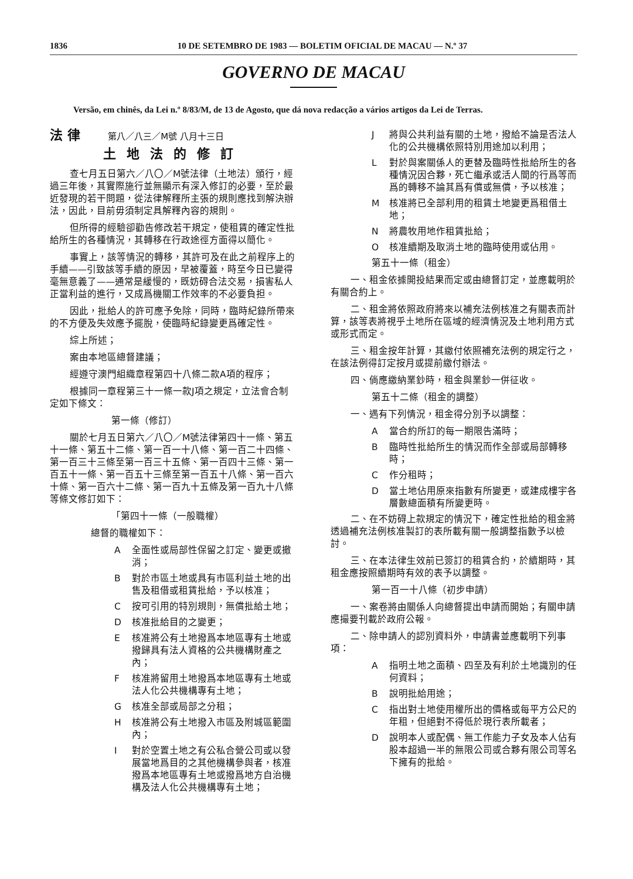1836 10 DE SETEMBRO DE 1983 — BOLETIM OFICIAL DE MACAU — N.º 37
GOVERNO DE MACAU
Versão, em chinês, da Lei n.º 8/83/M, de 13 de Agosto, que dá nova redacção a vários artigos da Lei de Terras.
法 律 第八／八三／M號 八月十三日
土地法的修訂
查七月五日第六／八〇／M號法律（土地法）頒行，經過三年後，其實際施行並無顯示有深入修訂的必要，至於最近發現的若干問題，從法律解釋所主張的規則應找到解決辦法，因此，目前毋須制定具解釋內容的規則。
但所得的經驗卻勸告修改若干規定，使租賃的確定性批給所生的各種情況，其轉移在行政途徑方面得以簡化。
事實上，該等情況的轉移，其許可及在此之前程序上的手續——引致該等手續的原因，早被覆蓋，時至今日已變得毫無意義了——通常是緩慢的，既妨碍合法交易，損害私人正當利益的進行，又成爲機關工作效率的不必要負担。
因此，批給人的許可應予免除，同時，臨時紀錄所帶來的不方便及失效應予擺脫，使臨時紀錄變更爲確定性。
綜上所述；
案由本地區總督建議；
經遵守澳門組織章程第四十八條二款A項的程序；
根據同一章程第三十一條一款J項之規定，立法會合制定如下條文：
第一條（修訂）
關於七月五日第六／八〇／M號法律第四十一條、第五十一條、第五十二條、第一百一十八條、第一百二十四條、第一百三十三條至第一百三十五條、第一百四十三條、第一百五十一條、第一百五十三條至第一百五十八條、第一百六十條、第一百六十二條、第一百九十五條及第一百九十八條等條文修訂如下：
「第四十一條（一般職權）
總督的職權如下：
A全面性或局部性保留之訂定、變更或撤消；
B對於市區土地或具有市區利益土地的出售及租借或租賃批給，予以核准；
C按可引用的特別規則，無償批給土地；
D核准批給目的之變更；
E核准將公有土地撥爲本地區專有土地或撥歸具有法人資格的公共機構財產之內；
F核准將留用土地撥爲本地區專有土地或法人化公共機構專有土地；
G核准全部或局部之分租；
H核准將公有土地撥入市區及附城區範圍內；
I對於空置土地之有公私合營公司或以發展當地爲目的之其他機構參與者，核准撥爲本地區專有土地或撥爲地方自治機構及法人化公共機構專有土地；
J將與公共利益有關的土地，撥給不論是否法人化的公共機構依照特別用途加以利用；
L對於與案關係人的更替及臨時性批給所生的各種情況因合夥，死亡繼承或活人間的行爲等而爲的轉移不論其爲有償或無償，予以核准；
M核准將已全部利用的租賃土地變更爲租借土地；
N將農牧用地作租賃批給；
O核准續期及取消土地的臨時使用或佔用。
第五十一條（租金）
一、租金依據開投結果而定或由總督訂定，並應載明於有關合約上。
二、租金將依照政府將來以補充法例核准之有關表而計算，該等表將視乎土地所在區域的經濟情況及土地利用方式或形式而定。
三、租金按年計算，其繳付依照補充法例的規定行之，在該法例得訂定按月或提前繳付辦法。
四、倘應繳納業鈔時，租金與業鈔一併征收。
第五十二條（租金的調整）
一、遇有下列情況，租金得分別予以調整：
A當合約所訂的每一期限告滿時；
B臨時性批給所生的情況而作全部或局部轉移時；
C作分租時；
D當土地佔用原來指數有所變更，或建成樓宇各層數總面積有所變更時。
二、在不妨碍上款規定的情況下，確定性批給的租金將透過補充法例核准製訂的表所載有關一般調整指數予以檢討。
三、在本法律生效前已簽訂的租賃合約，於續期時，其租金應按照續期時有效的表予以調整。
第一百一十八條（初步申請）
一、案卷將由關係人向總督提出申請而開始；有關申請應撮要刊載於政府公報。
二、除申請人的認別資料外，申請書並應載明下列事項：
A指明土地之面積、四至及有利於土地識別的任何資料；
B說明批給用途；
C指出對土地使用權所出的價格或每平方公尺的年租，但絕對不得低於現行表所載者；
D說明本人或配偶、無工作能力子女及本人佔有股本超過一半的無限公司或合夥有限公司等名下擁有的批給。